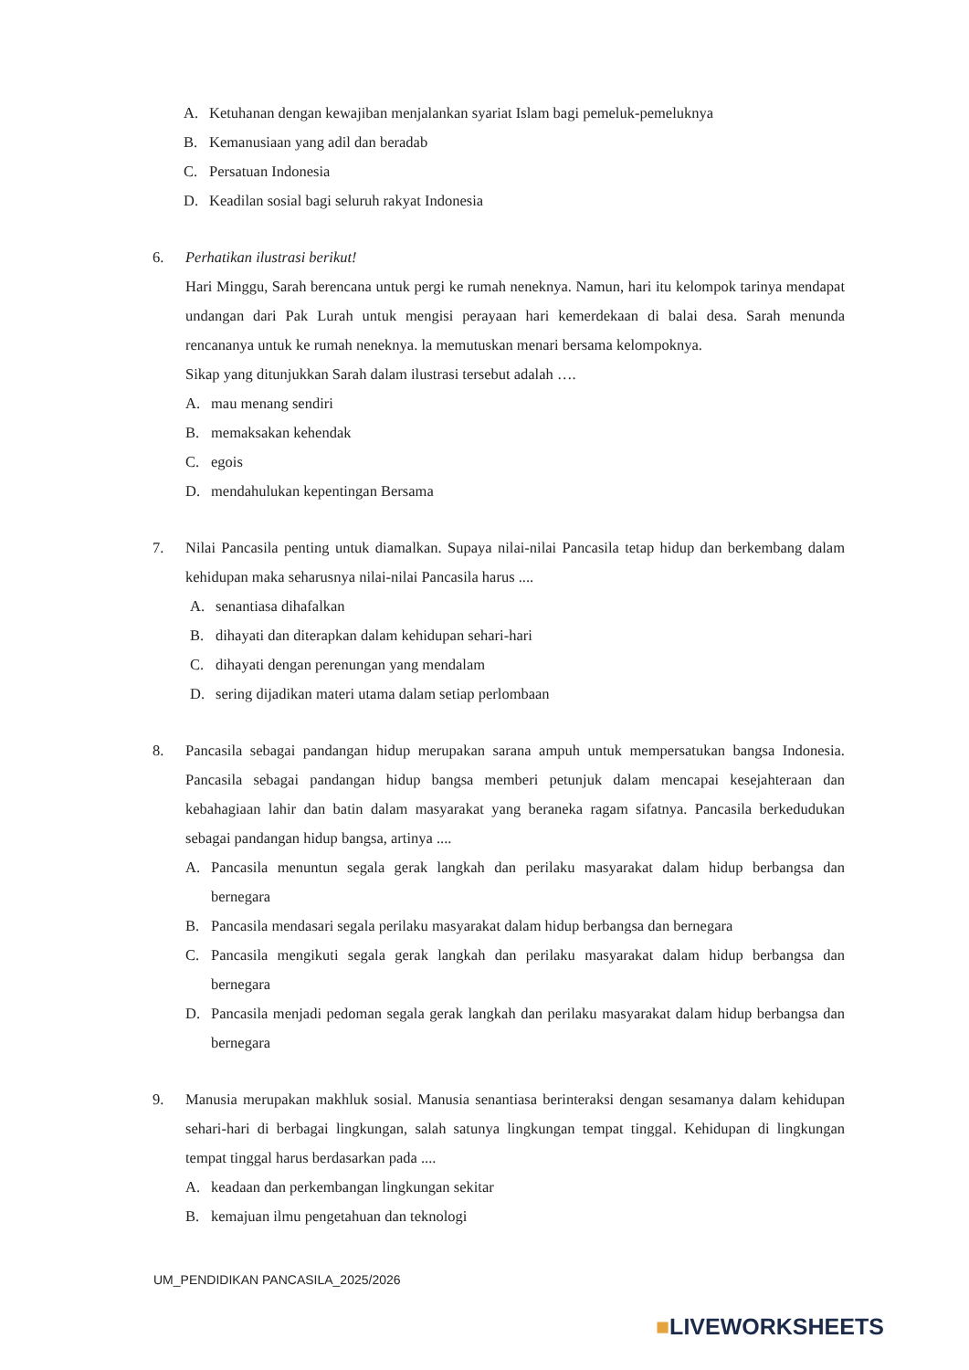A. Ketuhanan dengan kewajiban menjalankan syariat Islam bagi pemeluk-pemeluknya
B. Kemanusiaan yang adil dan beradab
C. Persatuan Indonesia
D. Keadilan sosial bagi seluruh rakyat Indonesia
6. Perhatikan ilustrasi berikut!
Hari Minggu, Sarah berencana untuk pergi ke rumah neneknya. Namun, hari itu kelompok tarinya mendapat undangan dari Pak Lurah untuk mengisi perayaan hari kemerdekaan di balai desa. Sarah menunda rencananya untuk ke rumah neneknya. la memutuskan menari bersama kelompoknya.
Sikap yang ditunjukkan Sarah dalam ilustrasi tersebut adalah ….
A. mau menang sendiri
B. memaksakan kehendak
C. egois
D. mendahulukan kepentingan Bersama
7. Nilai Pancasila penting untuk diamalkan. Supaya nilai-nilai Pancasila tetap hidup dan berkembang dalam kehidupan maka seharusnya nilai-nilai Pancasila harus ....
A. senantiasa dihafalkan
B. dihayati dan diterapkan dalam kehidupan sehari-hari
C. dihayati dengan perenungan yang mendalam
D. sering dijadikan materi utama dalam setiap perlombaan
8. Pancasila sebagai pandangan hidup merupakan sarana ampuh untuk mempersatukan bangsa Indonesia. Pancasila sebagai pandangan hidup bangsa memberi petunjuk dalam mencapai kesejahteraan dan kebahagiaan lahir dan batin dalam masyarakat yang beraneka ragam sifatnya. Pancasila berkedudukan sebagai pandangan hidup bangsa, artinya ....
A. Pancasila menuntun segala gerak langkah dan perilaku masyarakat dalam hidup berbangsa dan bernegara
B. Pancasila mendasari segala perilaku masyarakat dalam hidup berbangsa dan bernegara
C. Pancasila mengikuti segala gerak langkah dan perilaku masyarakat dalam hidup berbangsa dan bernegara
D. Pancasila menjadi pedoman segala gerak langkah dan perilaku masyarakat dalam hidup berbangsa dan bernegara
9. Manusia merupakan makhluk sosial. Manusia senantiasa berinteraksi dengan sesamanya dalam kehidupan sehari-hari di berbagai lingkungan, salah satunya lingkungan tempat tinggal. Kehidupan di lingkungan tempat tinggal harus berdasarkan pada ....
A. keadaan dan perkembangan lingkungan sekitar
B. kemajuan ilmu pengetahuan dan teknologi
UM_PENDIDIKAN PANCASILA_2025/2026
■LIVEWORKSHEETS